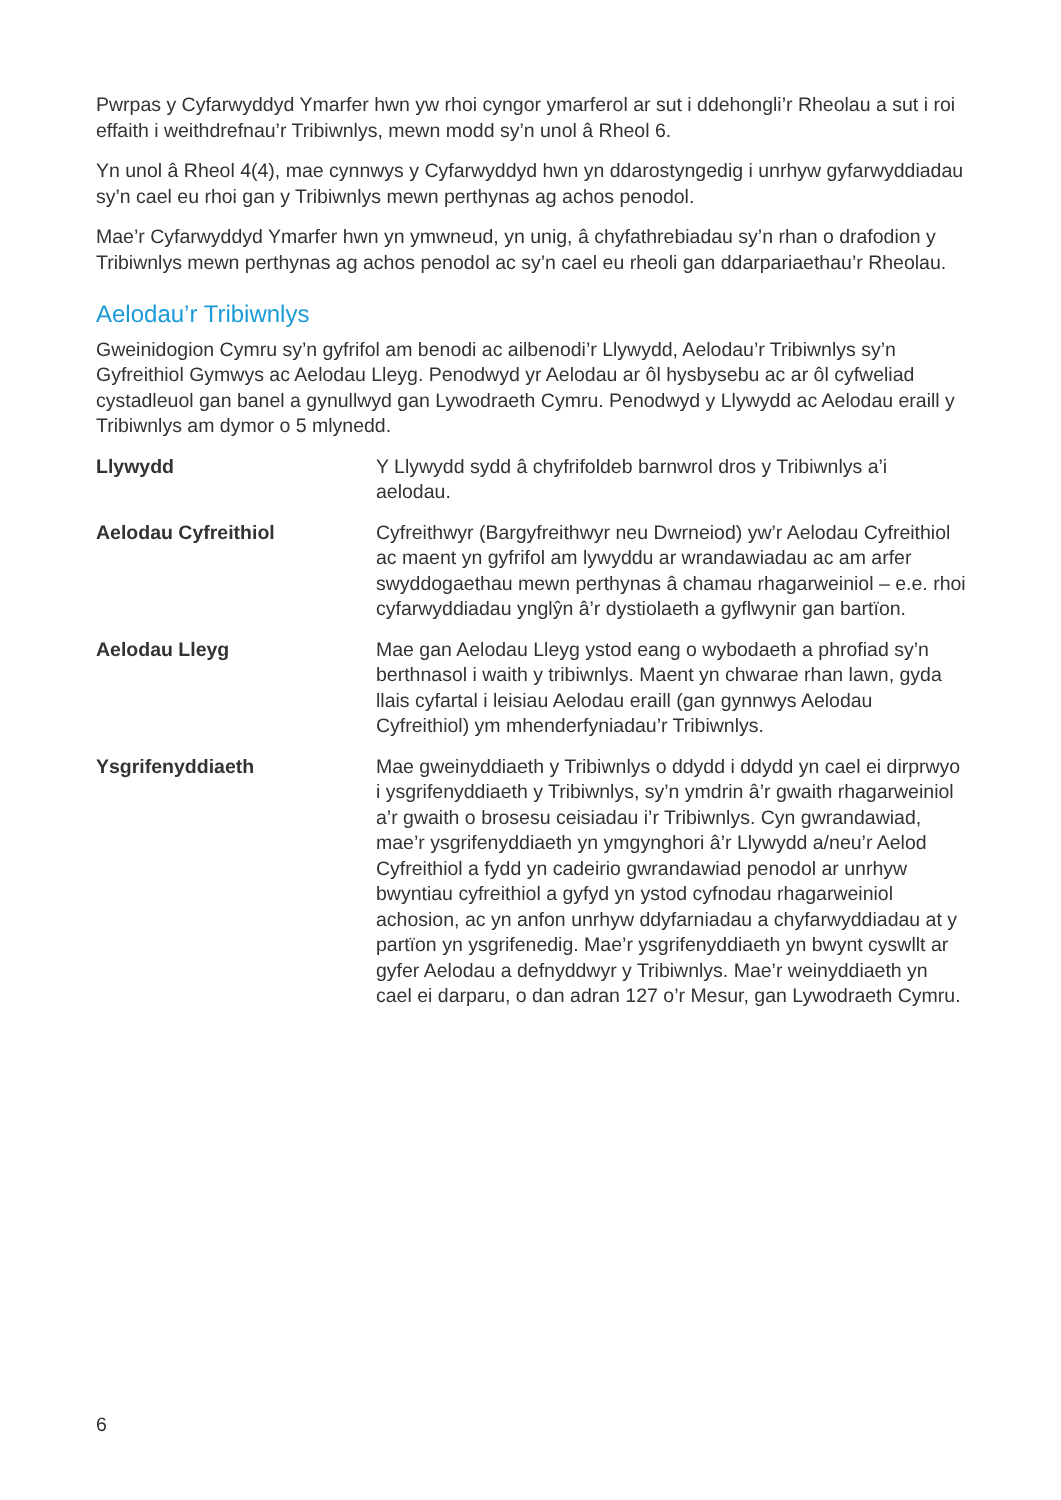Pwrpas y Cyfarwyddyd Ymarfer hwn yw rhoi cyngor ymarferol ar sut i ddehongli’r Rheolau a sut i roi effaith i weithdrefnau’r Tribiwnlys, mewn modd sy’n unol â Rheol 6.
Yn unol â Rheol 4(4), mae cynnwys y Cyfarwyddyd hwn yn ddarostyngedig i unrhyw gyfarwyddiadau sy’n cael eu rhoi gan y Tribiwnlys mewn perthynas ag achos penodol.
Mae’r Cyfarwyddyd Ymarfer hwn yn ymwneud, yn unig, â chyfathrebiadau sy’n rhan o drafodion y Tribiwnlys mewn perthynas ag achos penodol ac sy’n cael eu rheoli gan ddarpariaethau’r Rheolau.
Aelodau’r Tribiwnlys
Gweinidogion Cymru sy’n gyfrifol am benodi ac ailbenodi’r Llywydd, Aelodau’r Tribiwnlys sy’n Gyfreithiol Gymwys ac Aelodau Lleyg. Penodwyd yr Aelodau ar ôl hysbysebu ac ar ôl cyfweliad cystadleuol gan banel a gynullwyd gan Lywodraeth Cymru. Penodwyd y Llywydd ac Aelodau eraill y Tribiwnlys am dymor o 5 mlynedd.
Llywydd Y Llywydd sydd â chyfrifoldeb barnwrol dros y Tribiwnlys a’i aelodau.
Aelodau Cyfreithiol Cyfreithwyr (Bargyfreithwyr neu Dwrneiod) yw’r Aelodau Cyfreithiol ac maent yn gyfrifol am lywyddu ar wrandawiadau ac am arfer swyddogaethau mewn perthynas â chamau rhagarweiniol – e.e. rhoi cyfarwyddiadau ynglŷn â’r dystiolaeth a gyflwynir gan bartïon.
Aelodau Lleyg Mae gan Aelodau Lleyg ystod eang o wybodaeth a phrofiad sy’n berthnasol i waith y tribiwnlys. Maent yn chwarae rhan lawn, gyda llais cyfartal i leisiau Aelodau eraill (gan gynnwys Aelodau Cyfreithiol) ym mhenderfyniadau’r Tribiwnlys.
Ysgrifenyddiaeth Mae gweinyddiaeth y Tribiwnlys o ddydd i ddydd yn cael ei dirprwyo i ysgrifenyddiaeth y Tribiwnlys, sy’n ymdrin â’r gwaith rhagarweiniol a’r gwaith o brosesu ceisiadau i’r Tribiwnlys. Cyn gwrandawiad, mae’r ysgrifenyddiaeth yn ymgynghori â’r Llywydd a/neu’r Aelod Cyfreithiol a fydd yn cadeirio gwrandawiad penodol ar unrhyw bwyntiau cyfreithiol a gyfyd yn ystod cyfnodau rhagarweiniol achosion, ac yn anfon unrhyw ddyfarniadau a chyfarwyddiadau at y partïon yn ysgrifenedig. Mae’r ysgrifenyddiaeth yn bwynt cyswllt ar gyfer Aelodau a defnyddwyr y Tribiwnlys. Mae’r weinyddiaeth yn cael ei darparu, o dan adran 127 o’r Mesur, gan Lywodraeth Cymru.
6